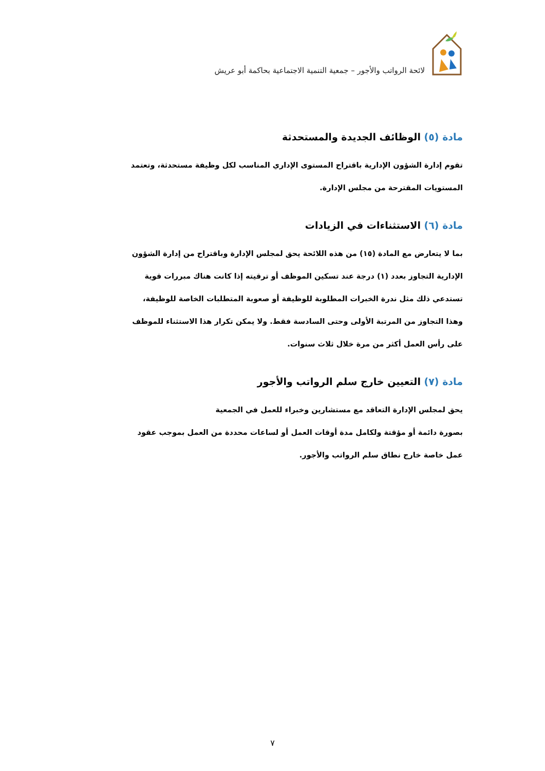لائحة الرواتب والأجور – جمعية التنمية الاجتماعية بحاكمة أبو عريش
مادة (٥) الوظائف الجديدة والمستحدثة
تقوم إدارة الشؤون الإدارية باقتراح المستوى الإداري المناسب لكل وظيفة مستحدثة، وتعتمد المستويات المقترحة من مجلس الإدارة.
مادة (٦) الاستثناءات في الزيادات
بما لا يتعارض مع المادة (١٥) من هذه اللائحة يحق لمجلس الإدارة وباقتراح من إدارة الشؤون الإدارية التجاوز بعدد (١) درجة عند تسكين الموظف أو ترقيته إذا كانت هناك مبررات قوية تستدعي ذلك مثل ندرة الخبرات المطلوبة للوظيفة أو صعوبة المتطلبات الخاصة للوظيفة، وهذا التجاوز من المرتبة الأولى وحتى السادسة فقط. ولا يمكن تكرار هذا الاستثناء للموظف على رأس العمل أكثر من مرة خلال ثلاث سنوات.
مادة (٧) التعيين خارج سلم الرواتب والأجور
يحق لمجلس الإدارة التعاقد مع مستشارين وخبراء للعمل في الجمعية
بصورة دائمة أو مؤقتة ولكامل مدة أوقات العمل أو لساعات محددة من العمل بموجب عقود عمل خاصة خارج نطاق سلم الرواتب والأجور.
٧